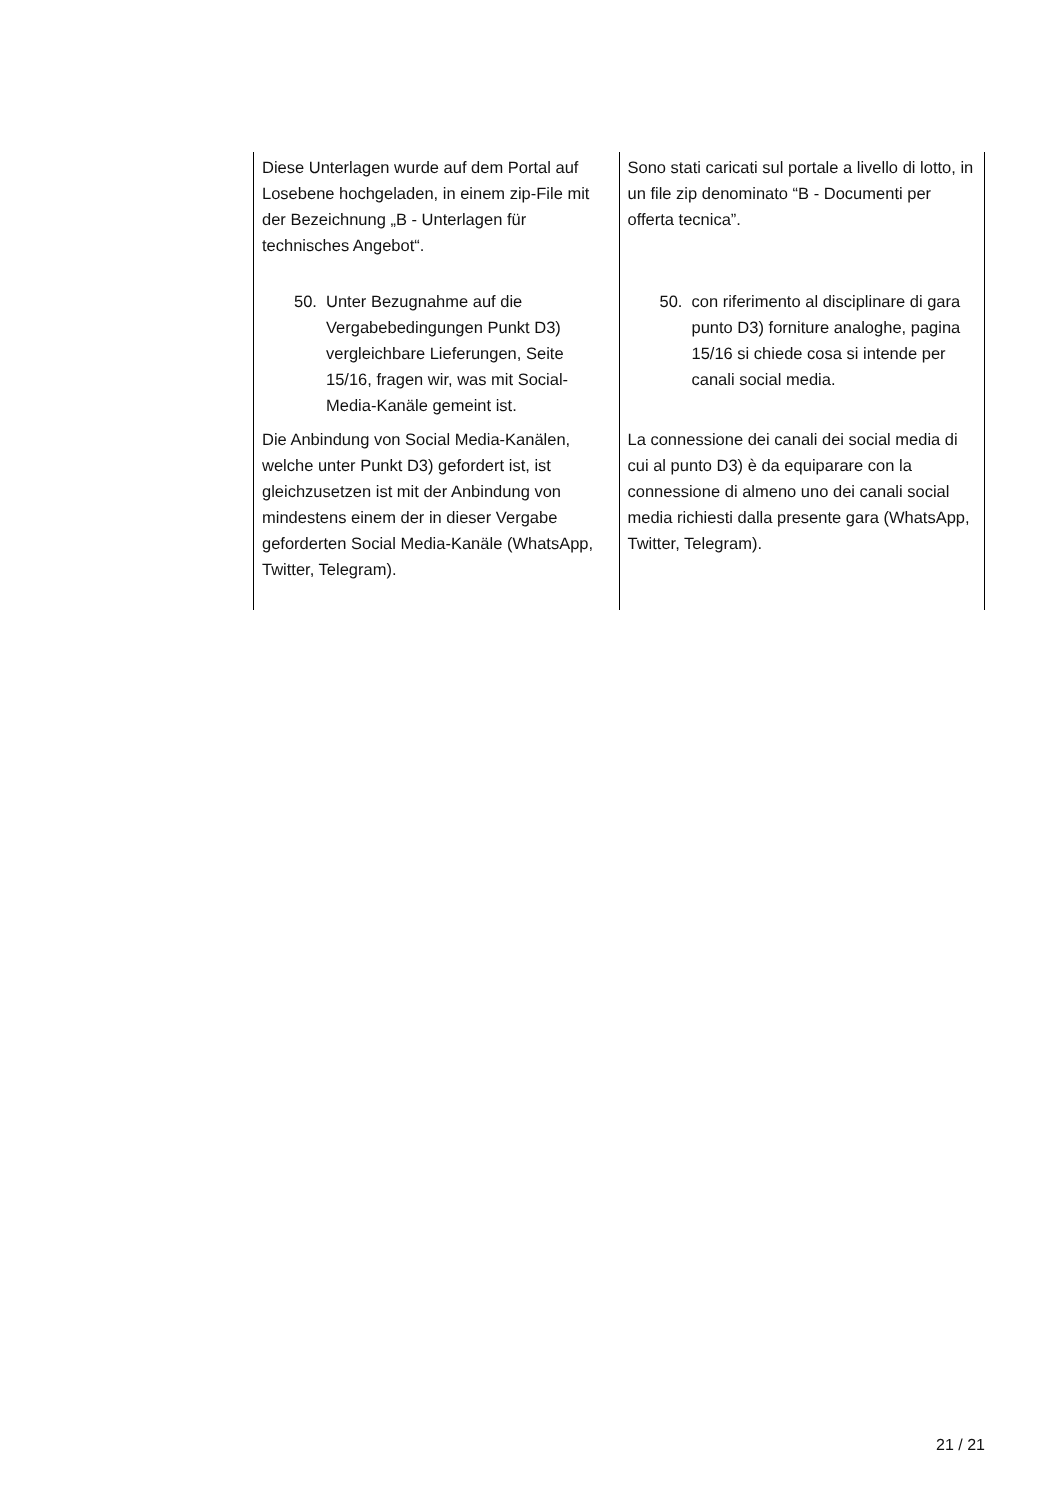| Diese Unterlagen wurde auf dem Portal auf Losebene hochgeladen, in einem zip-File mit der Bezeichnung „B - Unterlagen für technisches Angebot“. | Sono stati caricati sul portale a livello di lotto, in un file zip denominato “B - Documenti per offerta tecnica”. |
| 50. Unter Bezugnahme auf die Vergabebedingungen Punkt D3) vergleichbare Lieferungen, Seite 15/16, fragen wir, was mit Social-Media-Kanäle gemeint ist. | 50. con riferimento al disciplinare di gara punto D3) forniture analoghe, pagina 15/16 si chiede cosa si intende per canali social media. |
| Die Anbindung von Social Media-Kanälen, welche unter Punkt D3) gefordert ist, ist gleichzusetzen ist mit der Anbindung von mindestens einem der in dieser Vergabe geforderten Social Media-Kanäle (WhatsApp, Twitter, Telegram). | La connessione dei canali dei social media di cui al punto D3) è da equiparare con la connessione di almeno uno dei canali social media richiesti dalla presente gara (WhatsApp, Twitter, Telegram). |
21 / 21